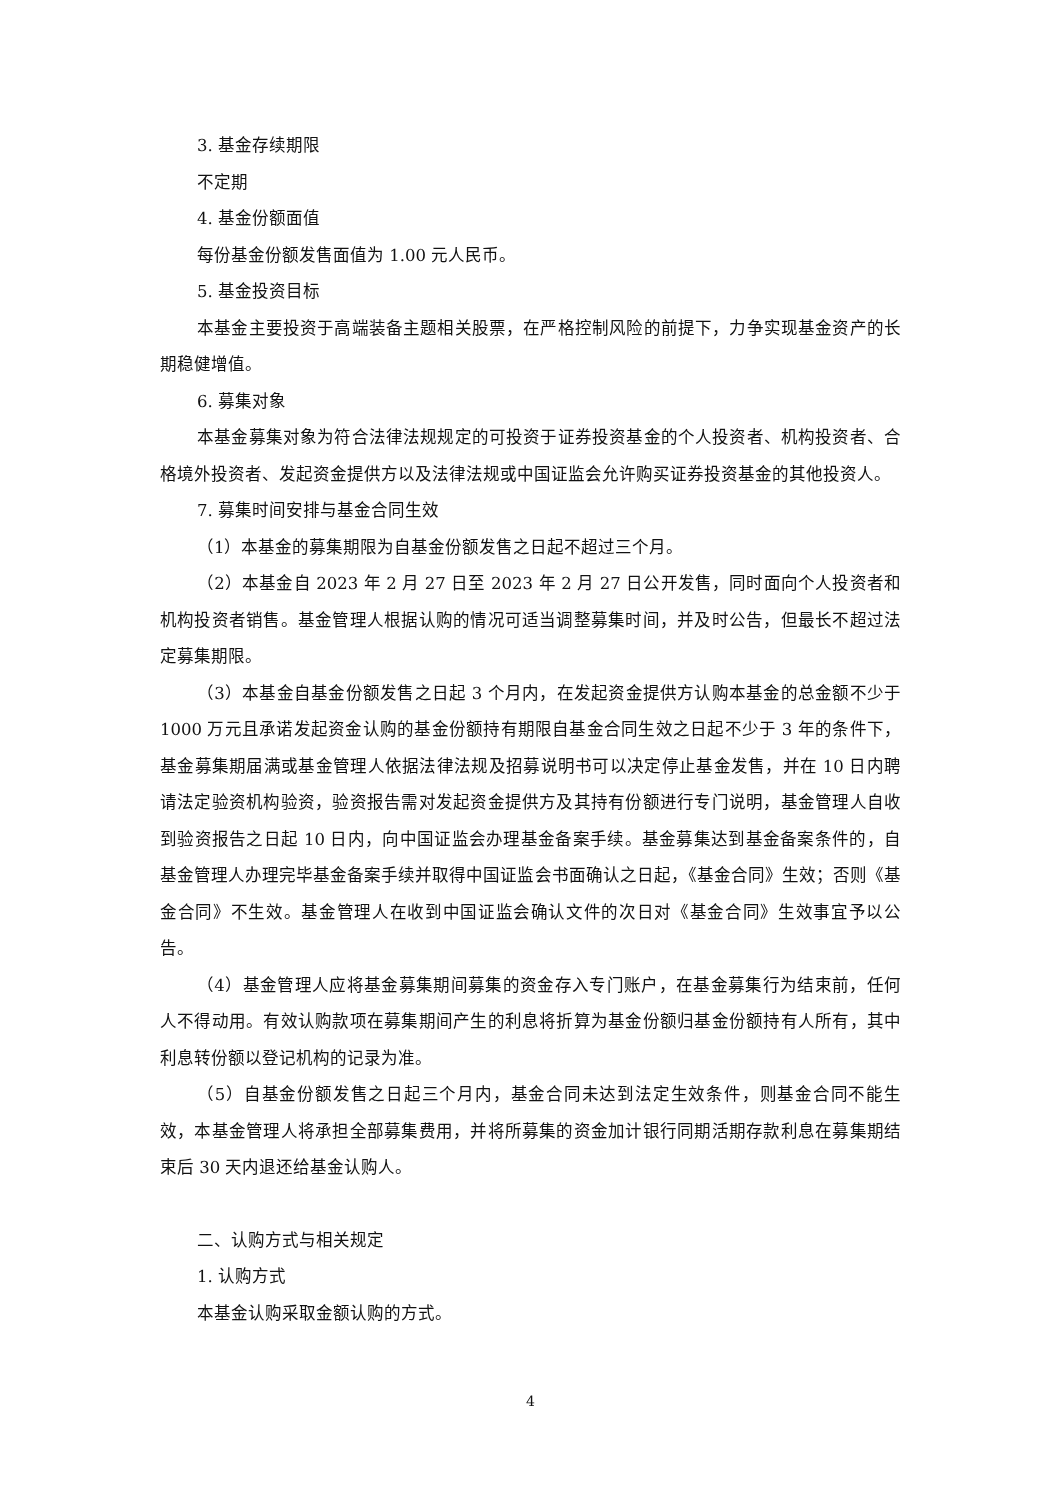3. 基金存续期限
不定期
4. 基金份额面值
每份基金份额发售面值为 1.00 元人民币。
5. 基金投资目标
本基金主要投资于高端装备主题相关股票，在严格控制风险的前提下，力争实现基金资产的长期稳健增值。
6. 募集对象
本基金募集对象为符合法律法规规定的可投资于证券投资基金的个人投资者、机构投资者、合格境外投资者、发起资金提供方以及法律法规或中国证监会允许购买证券投资基金的其他投资人。
7. 募集时间安排与基金合同生效
（1）本基金的募集期限为自基金份额发售之日起不超过三个月。
（2）本基金自 2023 年 2 月 27 日至 2023 年 2 月 27 日公开发售，同时面向个人投资者和机构投资者销售。基金管理人根据认购的情况可适当调整募集时间，并及时公告，但最长不超过法定募集期限。
（3）本基金自基金份额发售之日起 3 个月内，在发起资金提供方认购本基金的总金额不少于 1000 万元且承诺发起资金认购的基金份额持有期限自基金合同生效之日起不少于 3 年的条件下，基金募集期届满或基金管理人依据法律法规及招募说明书可以决定停止基金发售，并在 10 日内聘请法定验资机构验资，验资报告需对发起资金提供方及其持有份额进行专门说明，基金管理人自收到验资报告之日起 10 日内，向中国证监会办理基金备案手续。基金募集达到基金备案条件的，自基金管理人办理完毕基金备案手续并取得中国证监会书面确认之日起，《基金合同》生效；否则《基金合同》不生效。基金管理人在收到中国证监会确认文件的次日对《基金合同》生效事宜予以公告。
（4）基金管理人应将基金募集期间募集的资金存入专门账户，在基金募集行为结束前，任何人不得动用。有效认购款项在募集期间产生的利息将折算为基金份额归基金份额持有人所有，其中利息转份额以登记机构的记录为准。
（5）自基金份额发售之日起三个月内，基金合同未达到法定生效条件，则基金合同不能生效，本基金管理人将承担全部募集费用，并将所募集的资金加计银行同期活期存款利息在募集期结束后 30 天内退还给基金认购人。
二、认购方式与相关规定
1. 认购方式
本基金认购采取金额认购的方式。
4